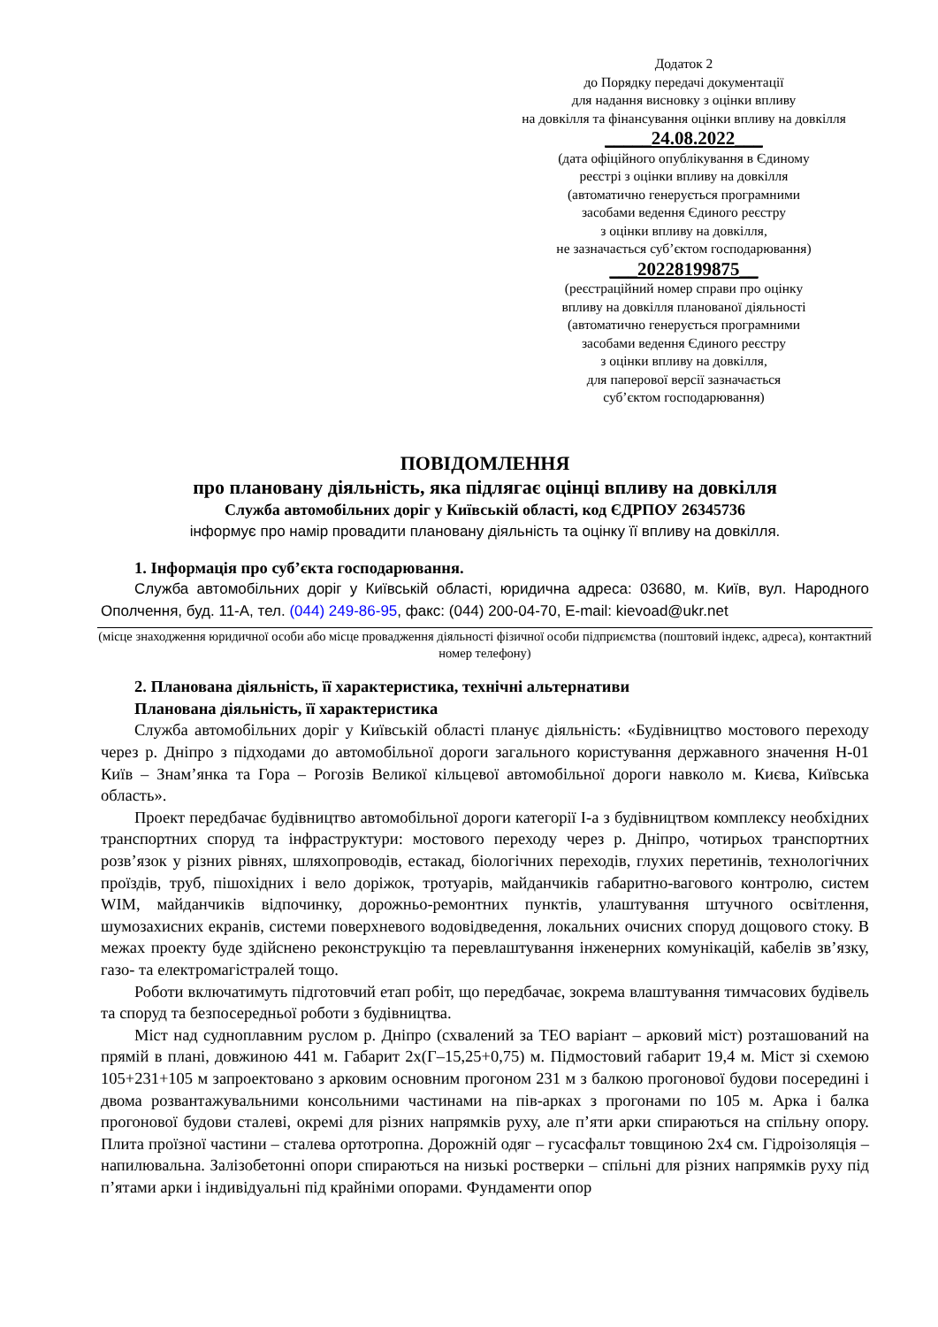Додаток 2
до Порядку передачі документації
для надання висновку з оцінки впливу
на довкілля та фінансування оцінки впливу на довкілля
_____24.08.2022___
(дата офіційного опублікування в Єдиному
реєстрі з оцінки впливу на довкілля
(автоматично генерується програмними
засобами ведення Єдиного реєстру
з оцінки впливу на довкілля,
не зазначається суб’єктом господарювання)
___20228199875__
(реєстраційний номер справи про оцінку
впливу на довкілля планованої діяльності
(автоматично генерується програмними
засобами ведення Єдиного реєстру
з оцінки впливу на довкілля,
для паперової версії зазначається
суб’єктом господарювання)
ПОВІДОМЛЕННЯ
про плановану діяльність, яка підлягає оцінці впливу на довкілля
Служба автомобільних доріг у Київській області, код ЄДРПОУ 26345736
інформує про намір провадити плановану діяльність та оцінку її впливу на довкілля.
1. Інформація про суб’єкта господарювання.
Служба автомобільних доріг у Київській області, юридична адреса: 03680, м. Київ, вул. Народного Ополчення, буд. 11-А, тел. (044) 249-86-95, факс: (044) 200-04-70, E-mail: kievoad@ukr.net
(місце знаходження юридичної особи або місце провадження діяльності фізичної особи підприємства (поштовий індекс, адреса), контактний номер телефону)
2. Планована діяльність, її характеристика, технічні альтернативи
Планована діяльність, її характеристика
Служба автомобільних доріг у Київській області планує діяльність: «Будівництво мостового переходу через р. Дніпро з підходами до автомобільної дороги загального користування державного значення Н-01 Київ – Знам’янка та Гора – Рогозів Великої кільцевої автомобільної дороги навколо м. Києва, Київська область».
Проект передбачає будівництво автомобільної дороги категорії І-а з будівництвом комплексу необхідних транспортних споруд та інфраструктури: мостового переходу через р. Дніпро, чотирьох транспортних розв’язок у різних рівнях, шляхопроводів, естакад, біологічних переходів, глухих перетинів, технологічних проїздів, труб, пішохідних і вело доріжок, тротуарів, майданчиків габаритно-вагового контролю, систем WIM, майданчиків відпочинку, дорожньо-ремонтних пунктів, улаштування штучного освітлення, шумозахисних екранів, системи поверхневого водовідведення, локальних очисних споруд дощового стоку. В межах проекту буде здійснено реконструкцію та перевлаштування інженерних комунікацій, кабелів зв’язку, газо- та електромагістралей тощо.
Роботи включатимуть підготовчий етап робіт, що передбачає, зокрема влаштування тимчасових будівель та споруд та безпосередньої роботи з будівництва.
Міст над судноплавним руслом р. Дніпро (схвалений за ТЕО варіант – арковий міст) розташований на прямій в плані, довжиною 441 м. Габарит 2х(Г–15,25+0,75) м. Підмостовий габарит 19,4 м. Міст зі схемою 105+231+105 м запроектовано з арковим основним прогоном 231 м з балкою прогонової будови посередині і двома розвантажувальними консольними частинами на пів-арках з прогонами по 105 м. Арка і балка прогонової будови сталеві, окремі для різних напрямків руху, але п’яти арки спираються на спільну опору. Плита проїзної частини – сталева ортотропна. Дорожній одяг – гусасфальт товщиною 2х4 см. Гідроізоляція – напилювальна. Залізобетонні опори спираються на низькі ростверки – спільні для різних напрямків руху під п’ятами арки і індивідуальні під крайніми опорами. Фундаменти опор